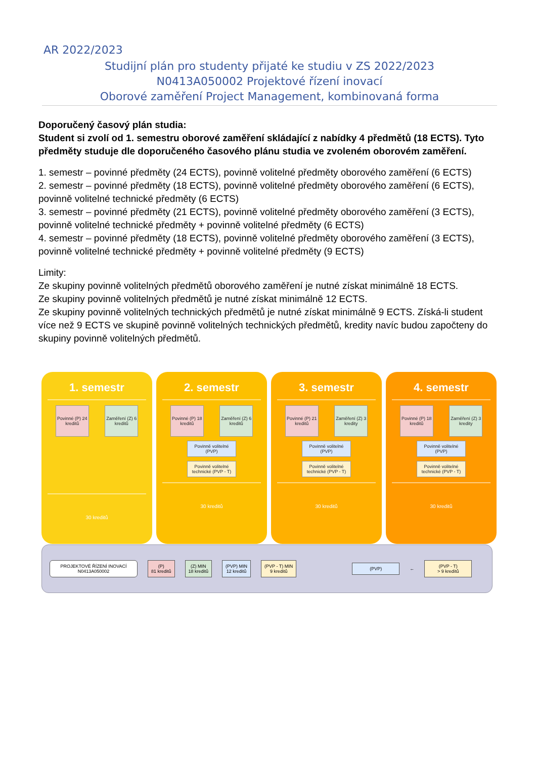AR 2022/2023
Studijní plán pro studenty přijaté ke studiu v ZS 2022/2023
N0413A050002 Projektové řízení inovací
Oborové zaměření Project Management, kombinovaná forma
Doporučený časový plán studia:
Student si zvolí od 1. semestru oborové zaměření skládající z nabídky 4 předmětů (18 ECTS). Tyto předměty studuje dle doporučeného časového plánu studia ve zvoleném oborovém zaměření.
1. semestr – povinné předměty (24 ECTS), povinně volitelné předměty oborového zaměření (6 ECTS)
2. semestr – povinné předměty (18 ECTS), povinně volitelné předměty oborového zaměření (6 ECTS), povinně volitelné technické předměty (6 ECTS)
3. semestr – povinné předměty (21 ECTS), povinně volitelné předměty oborového zaměření (3 ECTS), povinně volitelné technické předměty + povinně volitelné předměty (6 ECTS)
4. semestr – povinné předměty (18 ECTS), povinně volitelné předměty oborového zaměření (3 ECTS), povinně volitelné technické předměty + povinně volitelné předměty (9 ECTS)
Limity:
Ze skupiny povinně volitelných předmětů oborového zaměření je nutné získat minimálně 18 ECTS.
Ze skupiny povinně volitelných předmětů je nutné získat minimálně 12 ECTS.
Ze skupiny povinně volitelných technických předmětů je nutné získat minimálně 9 ECTS. Získá-li student více než 9 ECTS ve skupině povinně volitelných technických předmětů, kredity navíc budou započteny do skupiny povinně volitelných předmětů.
1. semestr
Povinné (P) 24 kreditů
Zaměření (Z) 6 kreditů
30 kreditů
2. semestr
Povinné (P) 18 kreditů
Zaměření (Z) 6 kreditů
Povinně volitelné (PVP)
Povinně volitelné technické (PVP - T)
30 kreditů
3. semestr
Povinné (P) 21 kreditů
Zaměření (Z) 3 kredity
Povinně volitelné (PVP)
Povinně volitelné technické (PVP - T)
30 kreditů
4. semestr
Povinné (P) 18 kreditů
Zaměření (Z) 3 kredity
Povinně volitelné (PVP)
Povinně volitelné technické (PVP - T)
30 kreditů
PROJEKTOVÉ ŘÍZENÍ INOVACÍ
N0413A050002
(P)
81 kreditů
(Z) MIN
18 kreditů
(PVP) MIN
12 kreditů
(PVP - T) MIN
9 kreditů
(PVP)
←
(PVP - T)
> 9 kreditů